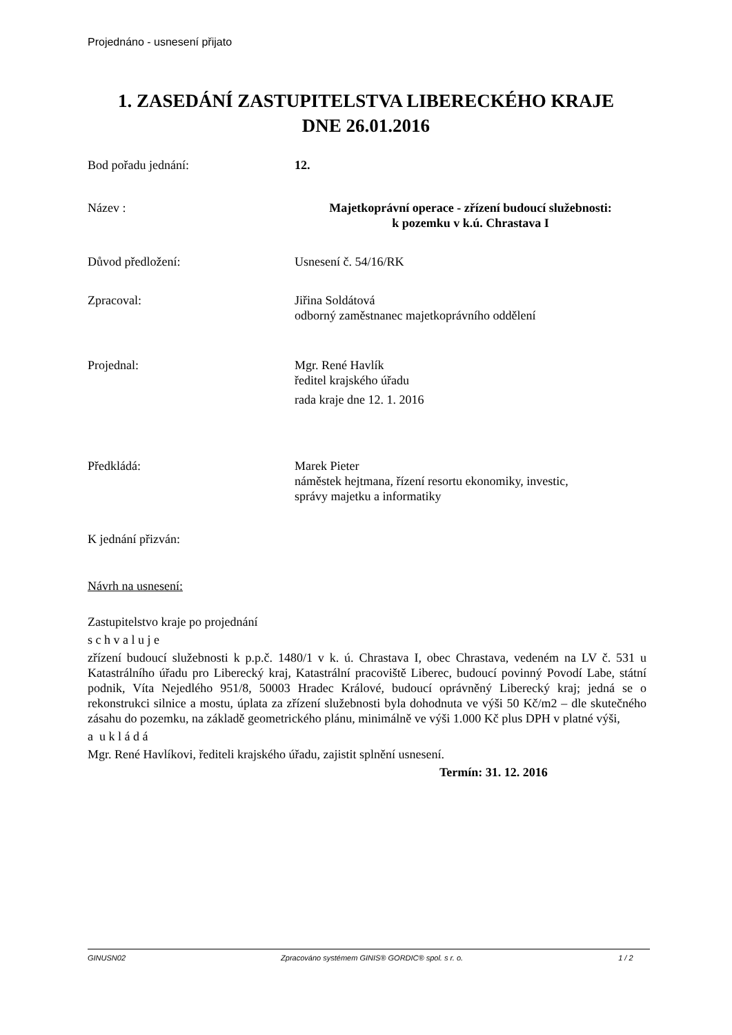Projednáno - usnesení přijato
1. ZASEDÁNÍ ZASTUPITELSTVA LIBERECKÉHO KRAJE
DNE 26.01.2016
Bod pořadu jednání: 12.
Název : Majetkoprávní operace - zřízení budoucí služebnosti:
k pozemku v k.ú. Chrastava I
Důvod předložení: Usnesení č. 54/16/RK
Zpracoval: Jiřina Soldátová
odborný zaměstnanec majetkoprávního oddělení
Projednal: Mgr. René Havlík
ředitel krajského úřadu
rada kraje dne 12. 1. 2016
Předkládá: Marek Pieter
náměstek hejtmana, řízení resortu ekonomiky, investic,
správy majetku a informatiky
K jednání přizván:
Návrh na usnesení:
Zastupitelstvo kraje po projednání
s c h v a l u j e
zřízení budoucí služebnosti k p.p.č. 1480/1 v k. ú. Chrastava I, obec Chrastava, vedeném na LV č. 531 u Katastrálního úřadu pro Liberecký kraj, Katastrální pracoviště Liberec, budoucí povinný Povodí Labe, státní podnik, Víta Nejedlého 951/8, 50003 Hradec Králové, budoucí oprávněný Liberecký kraj; jedná se o rekonstrukci silnice a mostu, úplata za zřízení služebnosti byla dohodnuta ve výši 50 Kč/m2 – dle skutečného zásahu do pozemku, na základě geometrického plánu, minimálně ve výši 1.000 Kč plus DPH v platné výši,
a u k l á d á
Mgr. René Havlíkovi, řediteli krajského úřadu, zajistit splnění usnesení.
Termín: 31. 12. 2016
GINUSN02 Zpracováno systémem GINIS® GORDIC® spol. s r. o. 1 / 2